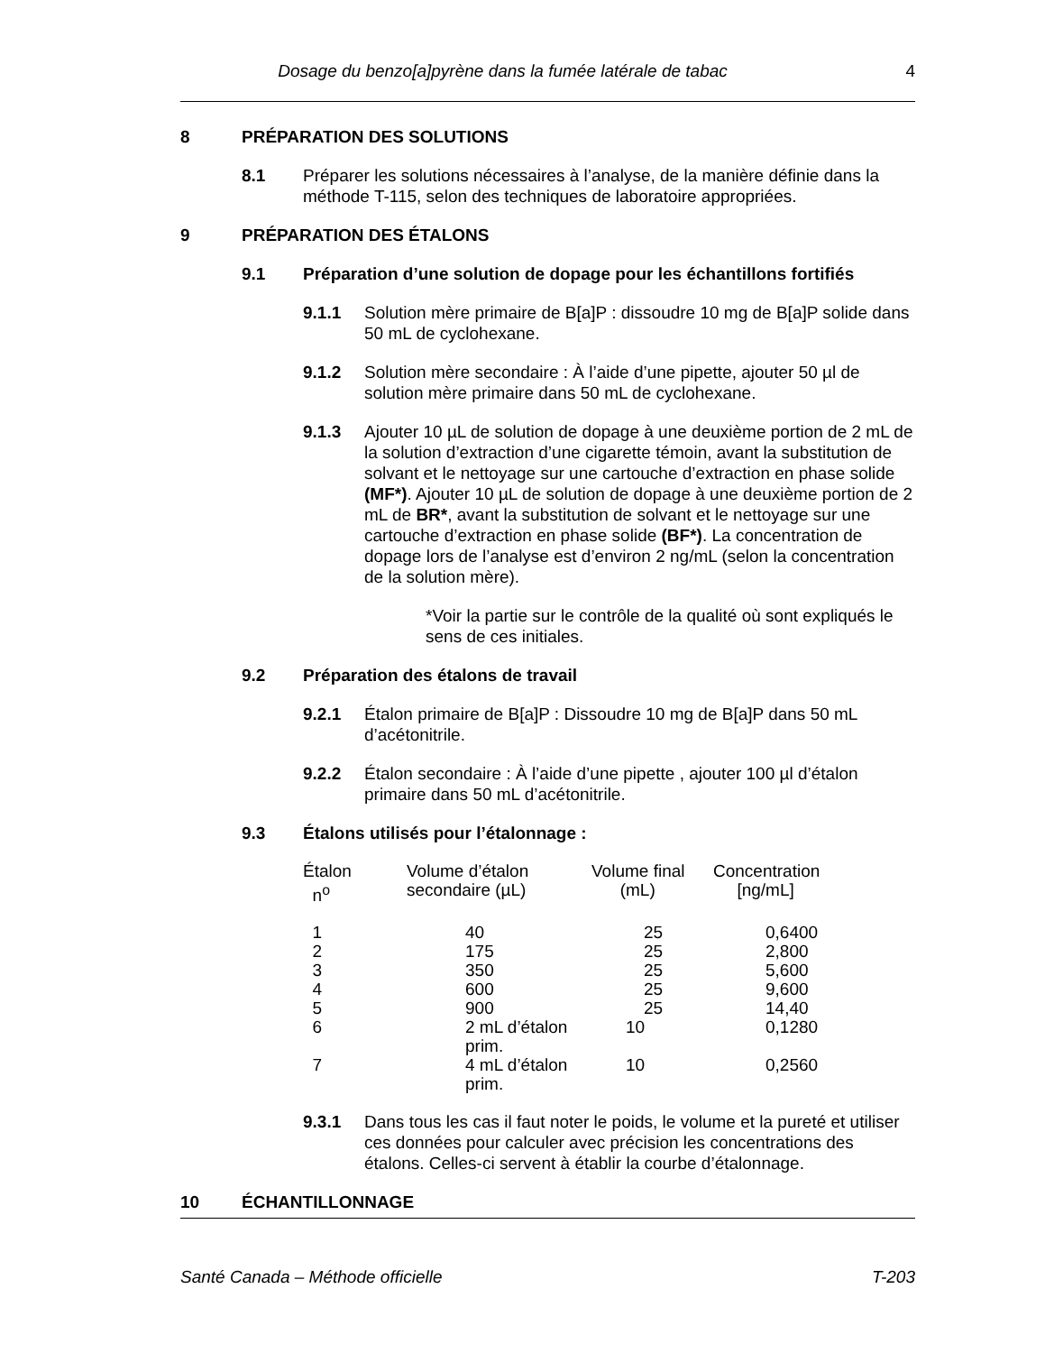Dosage du benzo[a]pyrène dans la fumée latérale de tabac 4
8 PRÉPARATION DES SOLUTIONS
8.1 Préparer les solutions nécessaires à l’analyse, de la manière définie dans la méthode T-115, selon des techniques de laboratoire appropriées.
9 PRÉPARATION DES ÉTALONS
9.1 Préparation d’une solution de dopage pour les échantillons fortifiés
9.1.1 Solution mère primaire de B[a]P : dissoudre 10 mg de B[a]P solide dans 50 mL de cyclohexane.
9.1.2 Solution mère secondaire : À l’aide d’une pipette, ajouter 50 µl de solution mère primaire dans 50 mL de cyclohexane.
9.1.3 Ajouter 10 µL de solution de dopage à une deuxième portion de 2 mL de la solution d’extraction d’une cigarette témoin, avant la substitution de solvant et le nettoyage sur une cartouche d’extraction en phase solide (MF*). Ajouter 10 µL de solution de dopage à une deuxième portion de 2 mL de BR*, avant la substitution de solvant et le nettoyage sur une cartouche d’extraction en phase solide (BF*). La concentration de dopage lors de l’analyse est d’environ 2 ng/mL (selon la concentration de la solution mère).
*Voir la partie sur le contrôle de la qualité où sont expliqués le sens de ces initiales.
9.2 Préparation des étalons de travail
9.2.1 Étalon primaire de B[a]P : Dissoudre 10 mg de B[a]P dans 50 mL d’acétonitrile.
9.2.2 Étalon secondaire : À l’aide d’une pipette , ajouter 100 µl d’étalon primaire dans 50 mL d’acétonitrile.
9.3 Étalons utilisés pour l’étalonnage :
| Étalon n<sup>o</sup> | Volume d’étalon secondaire (µL) | Volume final (mL) | Concentration [ng/mL] |
| --- | --- | --- | --- |
| 1 | 40 | 25 | 0,6400 |
| 2 | 175 | 25 | 2,800 |
| 3 | 350 | 25 | 5,600 |
| 4 | 600 | 25 | 9,600 |
| 5 | 900 | 25 | 14,40 |
| 6 | 2 mL d’étalon prim. | 10 | 0,1280 |
| 7 | 4 mL d’étalon prim. | 10 | 0,2560 |
9.3.1 Dans tous les cas il faut noter le poids, le volume et la pureté et utiliser ces données pour calculer avec précision les concentrations des étalons. Celles-ci servent à établir la courbe d’étalonnage.
10 ÉCHANTILLONNAGE
Santé Canada – Méthode officielle T-203